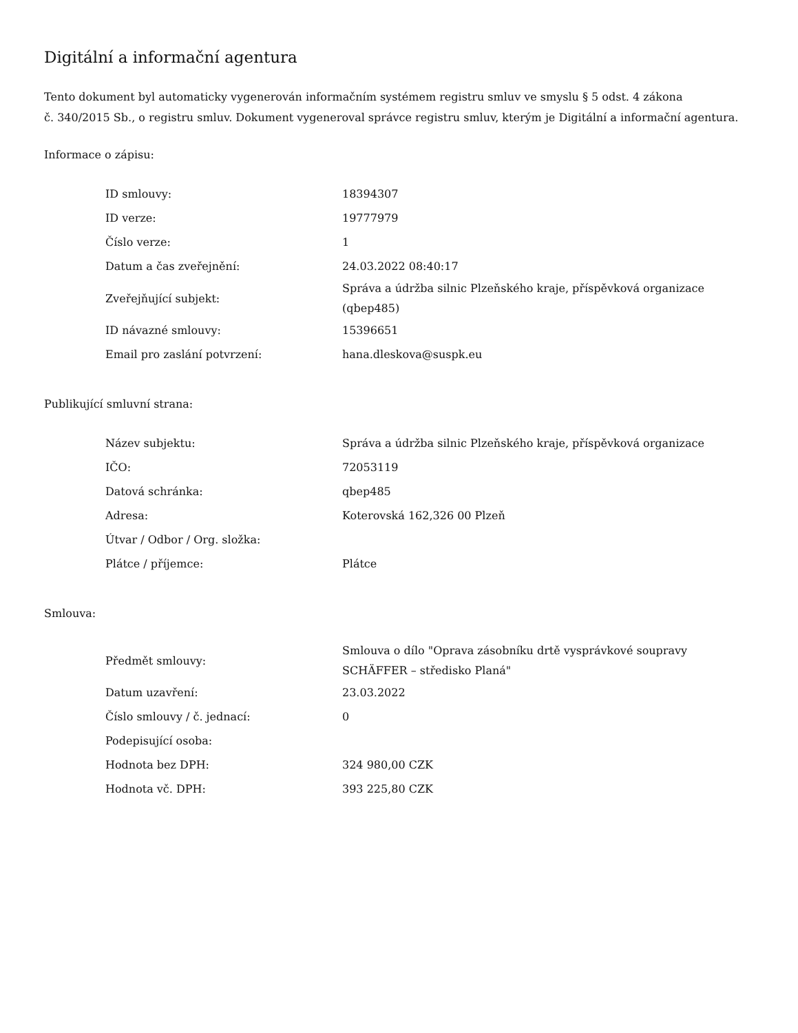Digitální a informační agentura
Tento dokument byl automaticky vygenerován informačním systémem registru smluv ve smyslu § 5 odst. 4 zákona
č. 340/2015 Sb., o registru smluv. Dokument vygeneroval správce registru smluv, kterým je Digitální a informační agentura.
Informace o zápisu:
| ID smlouvy: | 18394307 |
| ID verze: | 19777979 |
| Číslo verze: | 1 |
| Datum a čas zveřejnění: | 24.03.2022 08:40:17 |
| Zveřejňující subjekt: | Správa a údržba silnic Plzeňského kraje, příspěvková organizace (qbep485) |
| ID návazné smlouvy: | 15396651 |
| Email pro zaslání potvrzení: | hana.dleskova@suspk.eu |
Publikující smluvní strana:
| Název subjektu: | Správa a údržba silnic Plzeňského kraje, příspěvková organizace |
| IČO: | 72053119 |
| Datová schránka: | qbep485 |
| Adresa: | Koterovská 162,326 00 Plzeň |
| Útvar / Odbor / Org. složka: | |
| Plátce / příjemce: | Plátce |
Smlouva:
| Předmět smlouvy: | Smlouva o dílo "Oprava zásobníku drtě vysprávkové soupravy SCHÄFFER – středisko Planá" |
| Datum uzavření: | 23.03.2022 |
| Číslo smlouvy / č. jednací: | 0 |
| Podepisující osoba: | |
| Hodnota bez DPH: | 324 980,00 CZK |
| Hodnota vč. DPH: | 393 225,80 CZK |